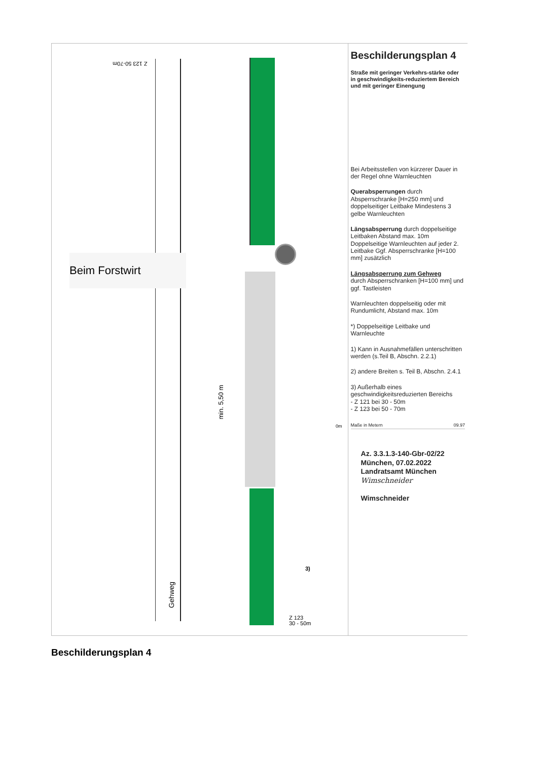Beim Forstwirt
min. 5,50 m
Gehweg
0m
3)
Z 123
30 - 50m
Z 123 50-70m
Beschilderungsplan 4
Straße mit geringer Verkehrs-stärke oder in geschwindigkeits-reduziertem Bereich und mit geringer Einengung
Bei Arbeitsstellen von kürzerer Dauer in der Regel ohne Warnleuchten
Querabsperrungen durch Absperrschranke [H=250 mm] und doppelseitiger Leitbake Mindestens 3 gelbe Warnleuchten
Längsabsperrung durch doppelseitige Leitbaken Abstand max. 10m Doppelseitige Warnleuchten auf jeder 2. Leitbake Ggf. Absperrschranke [H=100 mm] zusätzlich
Längsabsperrung zum Gehweg
durch Absperrschranken [H=100 mm] und ggf. Tastleisten
Warnleuchten doppelseitig oder mit Rundumlicht, Abstand max. 10m
*) Doppelseitige Leitbake und Warnleuchte
1) Kann in Ausnahmefällen unterschritten werden (s.Teil B, Abschn. 2.2.1)
2) andere Breiten s. Teil B, Abschn. 2.4.1
3) Außerhalb eines geschwindigkeitsreduzierten Bereichs
- Z 121 bei 30 - 50m
- Z 123 bei 50 - 70m
Maße in Metern 09.97
Az. 3.3.1.3-140-Gbr-02/22
München, 07.02.2022
Landratsamt München
Wimschneider
Wimschneider
Beschilderungsplan 4